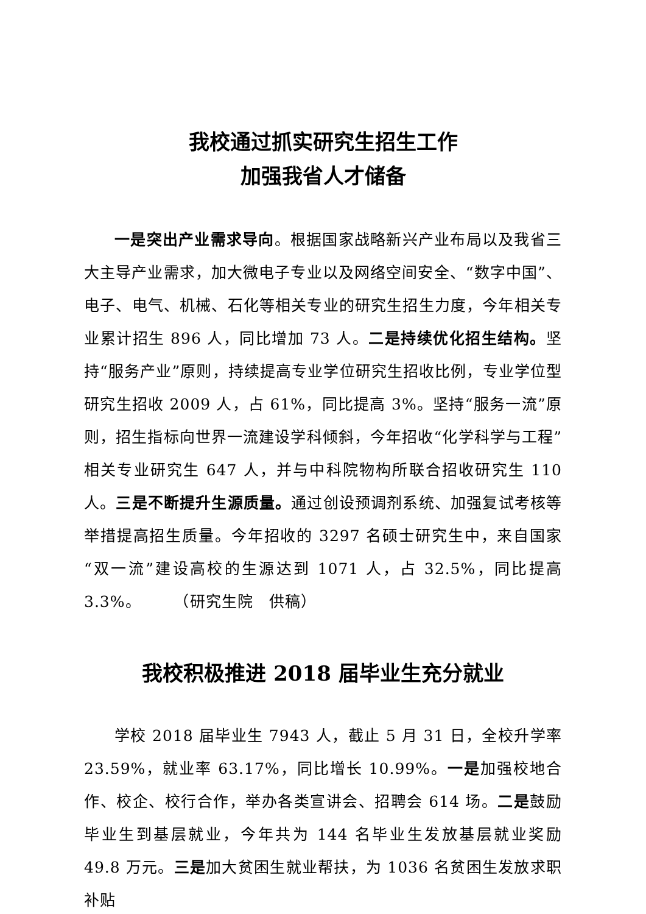我校通过抓实研究生招生工作
加强我省人才储备
一是突出产业需求导向。根据国家战略新兴产业布局以及我省三大主导产业需求，加大微电子专业以及网络空间安全、“数字中国”、电子、电气、机械、石化等相关专业的研究生招生力度，今年相关专业累计招生 896 人，同比增加 73 人。二是持续优化招生结构。坚持“服务产业”原则，持续提高专业学位研究生招收比例，专业学位型研究生招收 2009 人，占 61%，同比提高 3%。坚持“服务一流”原则，招生指标向世界一流建设学科倾斜，今年招收“化学科学与工程”相关专业研究生 647 人，并与中科院物构所联合招收研究生 110 人。三是不断提升生源质量。通过创设预调剂系统、加强复试考核等举措提高招生质量。今年招收的 3297 名硕士研究生中，来自国家“双一流”建设高校的生源达到 1071 人，占 32.5%，同比提高 3.3%。　　　（研究生院　供稿）
我校积极推进 2018 届毕业生充分就业
学校 2018 届毕业生 7943 人，截止 5 月 31 日，全校升学率 23.59%，就业率 63.17%，同比增长 10.99%。一是加强校地合作、校企、校行合作，举办各类宣讲会、招聘会 614 场。二是鼓励毕业生到基层就业，今年共为 144 名毕业生发放基层就业奖励 49.8 万元。三是加大贫困生就业帮扶，为 1036 名贫困生发放求职补贴